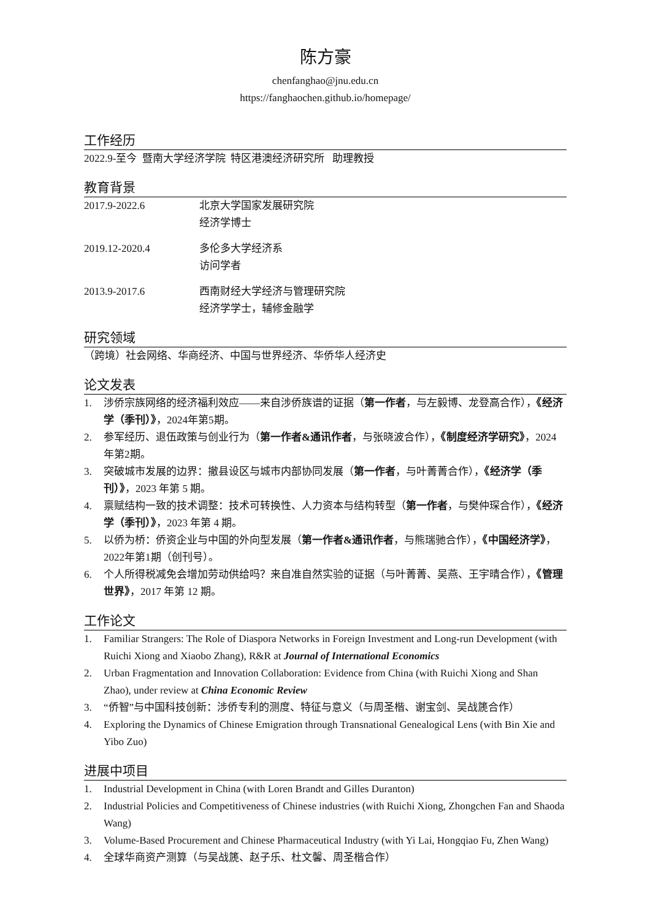陈方豪
chenfanghao@jnu.edu.cn
https://fanghaochen.github.io/homepage/
工作经历
2022.9-至今 暨南大学经济学院 特区港澳经济研究所 助理教授
教育背景
2017.9-2022.6 北京大学国家发展研究院
经济学博士
2019.12-2020.4 多伦多大学经济系
访问学者
2013.9-2017.6 西南财经大学经济与管理研究院
经济学学士，辅修金融学
研究领域
（跨境）社会网络、华商经济、中国与世界经济、华侨华人经济史
论文发表
1. 涉侨宗族网络的经济福利效应——来自涉侨族谱的证据（第一作者，与左毅博、龙登高合作），《经济学（季刊）》，2024年第5期。
2. 参军经历、退伍政策与创业行为（第一作者&通讯作者，与张晓波合作），《制度经济学研究》，2024年第2期。
3. 突破城市发展的边界：撤县设区与城市内部协同发展（第一作者，与叶菁菁合作），《经济学（季刊）》，2023 年第 5 期。
4. 禀赋结构一致的技术调整：技术可转换性、人力资本与结构转型（第一作者，与樊仲琛合作），《经济学（季刊）》，2023 年第 4 期。
5. 以侨为桥：侨资企业与中国的外向型发展（第一作者&通讯作者，与熊瑞驰合作），《中国经济学》，2022年第1期（创刊号）。
6. 个人所得税减免会增加劳动供给吗？来自准自然实验的证据（与叶菁菁、吴燕、王宇晴合作），《管理世界》，2017 年第 12 期。
工作论文
1. Familiar Strangers: The Role of Diaspora Networks in Foreign Investment and Long-run Development (with Ruichi Xiong and Xiaobo Zhang), R&R at Journal of International Economics
2. Urban Fragmentation and Innovation Collaboration: Evidence from China (with Ruichi Xiong and Shan Zhao), under review at China Economic Review
3. “侨智”与中国科技创新：涉侨专利的测度、特征与意义（与周圣楷、谢宝剑、吴战篪合作）
4. Exploring the Dynamics of Chinese Emigration through Transnational Genealogical Lens (with Bin Xie and Yibo Zuo)
进展中项目
1. Industrial Development in China (with Loren Brandt and Gilles Duranton)
2. Industrial Policies and Competitiveness of Chinese industries (with Ruichi Xiong, Zhongchen Fan and Shaoda Wang)
3. Volume-Based Procurement and Chinese Pharmaceutical Industry (with Yi Lai, Hongqiao Fu, Zhen Wang)
4. 全球华商资产测算（与吴战篪、赵子乐、杜文馨、周圣楷合作）